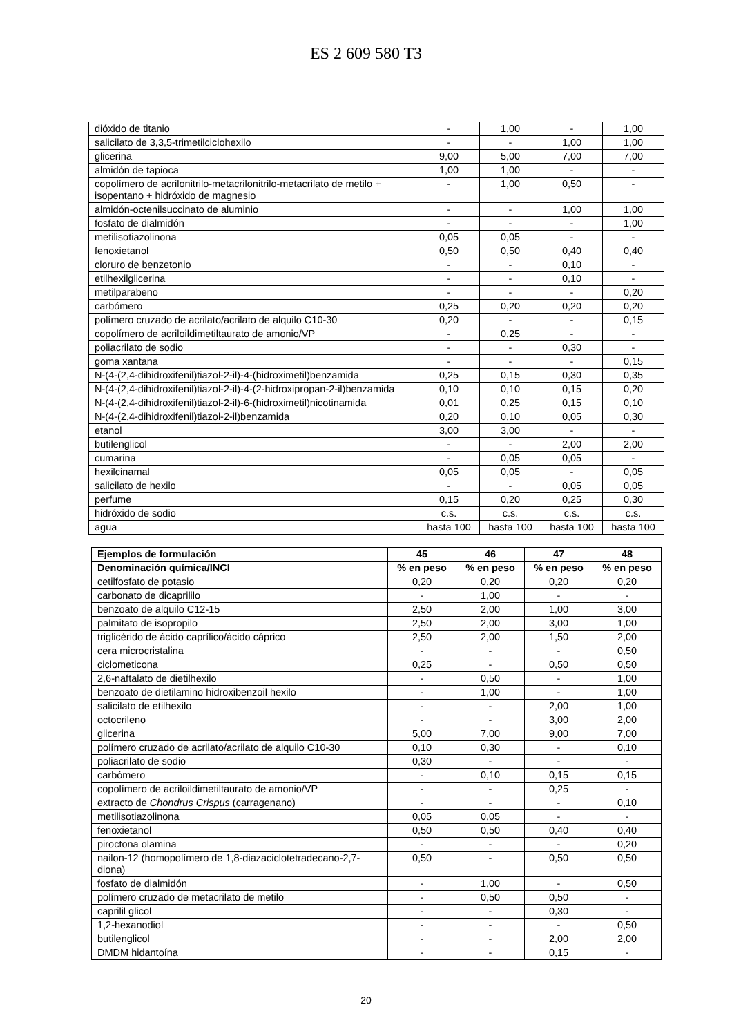ES 2 609 580 T3
| dióxido de titanio | - | 1,00 | - | 1,00 |
| salicilato de 3,3,5-trimetilciclohexilo | - | - | 1,00 | 1,00 |
| glicerina | 9,00 | 5,00 | 7,00 | 7,00 |
| almidón de tapioca | 1,00 | 1,00 | - | - |
| copolímero de acrilonitrilo-metacrilonitrilo-metacrilato de metilo + isopentano + hidróxido de magnesio | - | 1,00 | 0,50 | - |
| almidón-octenilsuccinato de aluminio | - | - | 1,00 | 1,00 |
| fosfato de dialmidón | - | - | - | 1,00 |
| metilisotiazolinona | 0,05 | 0,05 | - | - |
| fenoxietanol | 0,50 | 0,50 | 0,40 | 0,40 |
| cloruro de benzetonio | - | - | 0,10 | - |
| etilhexilglicerina | - | - | 0,10 | - |
| metilparabeno | - | - | - | 0,20 |
| carbómero | 0,25 | 0,20 | 0,20 | 0,20 |
| polímero cruzado de acrilato/acrilato de alquilo C10-30 | 0,20 | - | - | 0,15 |
| copolímero de acriloildimetiltaurato de amonio/VP | - | 0,25 | - | - |
| poliacrilato de sodio | - | - | 0,30 | - |
| goma xantana | - | - | - | 0,15 |
| N-(4-(2,4-dihidroxifenil)tiazol-2-il)-4-(hidroximetil)benzamida | 0,25 | 0,15 | 0,30 | 0,35 |
| N-(4-(2,4-dihidroxifenil)tiazol-2-il)-4-(2-hidroxipropan-2-il)benzamida | 0,10 | 0,10 | 0,15 | 0,20 |
| N-(4-(2,4-dihidroxifenil)tiazol-2-il)-6-(hidroximetil)nicotinamida | 0,01 | 0,25 | 0,15 | 0,10 |
| N-(4-(2,4-dihidroxifenil)tiazol-2-il)benzamida | 0,20 | 0,10 | 0,05 | 0,30 |
| etanol | 3,00 | 3,00 | - | - |
| butilenglicol | - | - | 2,00 | 2,00 |
| cumarina | - | 0,05 | 0,05 | - |
| hexilcinamal | 0,05 | 0,05 | - | 0,05 |
| salicilato de hexilo | - | - | 0,05 | 0,05 |
| perfume | 0,15 | 0,20 | 0,25 | 0,30 |
| hidróxido de sodio | c.s. | c.s. | c.s. | c.s. |
| agua | hasta 100 | hasta 100 | hasta 100 | hasta 100 |
| Ejemplos de formulación | 45 | 46 | 47 | 48 |
| --- | --- | --- | --- | --- |
| Denominación química/INCI | % en peso | % en peso | % en peso | % en peso |
| cetilfosfato de potasio | 0,20 | 0,20 | 0,20 | 0,20 |
| carbonato de dicaprililo | - | 1,00 | - | - |
| benzoato de alquilo C12-15 | 2,50 | 2,00 | 1,00 | 3,00 |
| palmitato de isopropilo | 2,50 | 2,00 | 3,00 | 1,00 |
| triglicérido de ácido caprílico/ácido cáprico | 2,50 | 2,00 | 1,50 | 2,00 |
| cera microcristalina | - | - | - | 0,50 |
| ciclometicona | 0,25 | - | 0,50 | 0,50 |
| 2,6-naftalato de dietilhexilo | - | 0,50 | - | 1,00 |
| benzoato de dietilamino hidroxibenzoil hexilo | - | 1,00 | - | 1,00 |
| salicilato de etilhexilo | - | - | 2,00 | 1,00 |
| octocrileno | - | - | 3,00 | 2,00 |
| glicerina | 5,00 | 7,00 | 9,00 | 7,00 |
| polímero cruzado de acrilato/acrilato de alquilo C10-30 | 0,10 | 0,30 | - | 0,10 |
| poliacrilato de sodio | 0,30 | - | - | - |
| carbómero | - | 0,10 | 0,15 | 0,15 |
| copolímero de acriloildimetiltaurato de amonio/VP | - | - | 0,25 | - |
| extracto de Chondrus Crispus (carragenano) | - | - | - | 0,10 |
| metilisotiazolinona | 0,05 | 0,05 | - | - |
| fenoxietanol | 0,50 | 0,50 | 0,40 | 0,40 |
| piroctona olamina | - | - | - | 0,20 |
| nailon-12 (homopolímero de 1,8-diazaciclotetradecano-2,7-diona) | 0,50 | - | 0,50 | 0,50 |
| fosfato de dialmidón | - | 1,00 | - | 0,50 |
| polímero cruzado de metacrilato de metilo | - | 0,50 | 0,50 | - |
| caprilil glicol | - | - | 0,30 | - |
| 1,2-hexanodiol | - | - | - | 0,50 |
| butilenglicol | - | - | 2,00 | 2,00 |
| DMDM hidantoína | - | - | 0,15 | - |
20